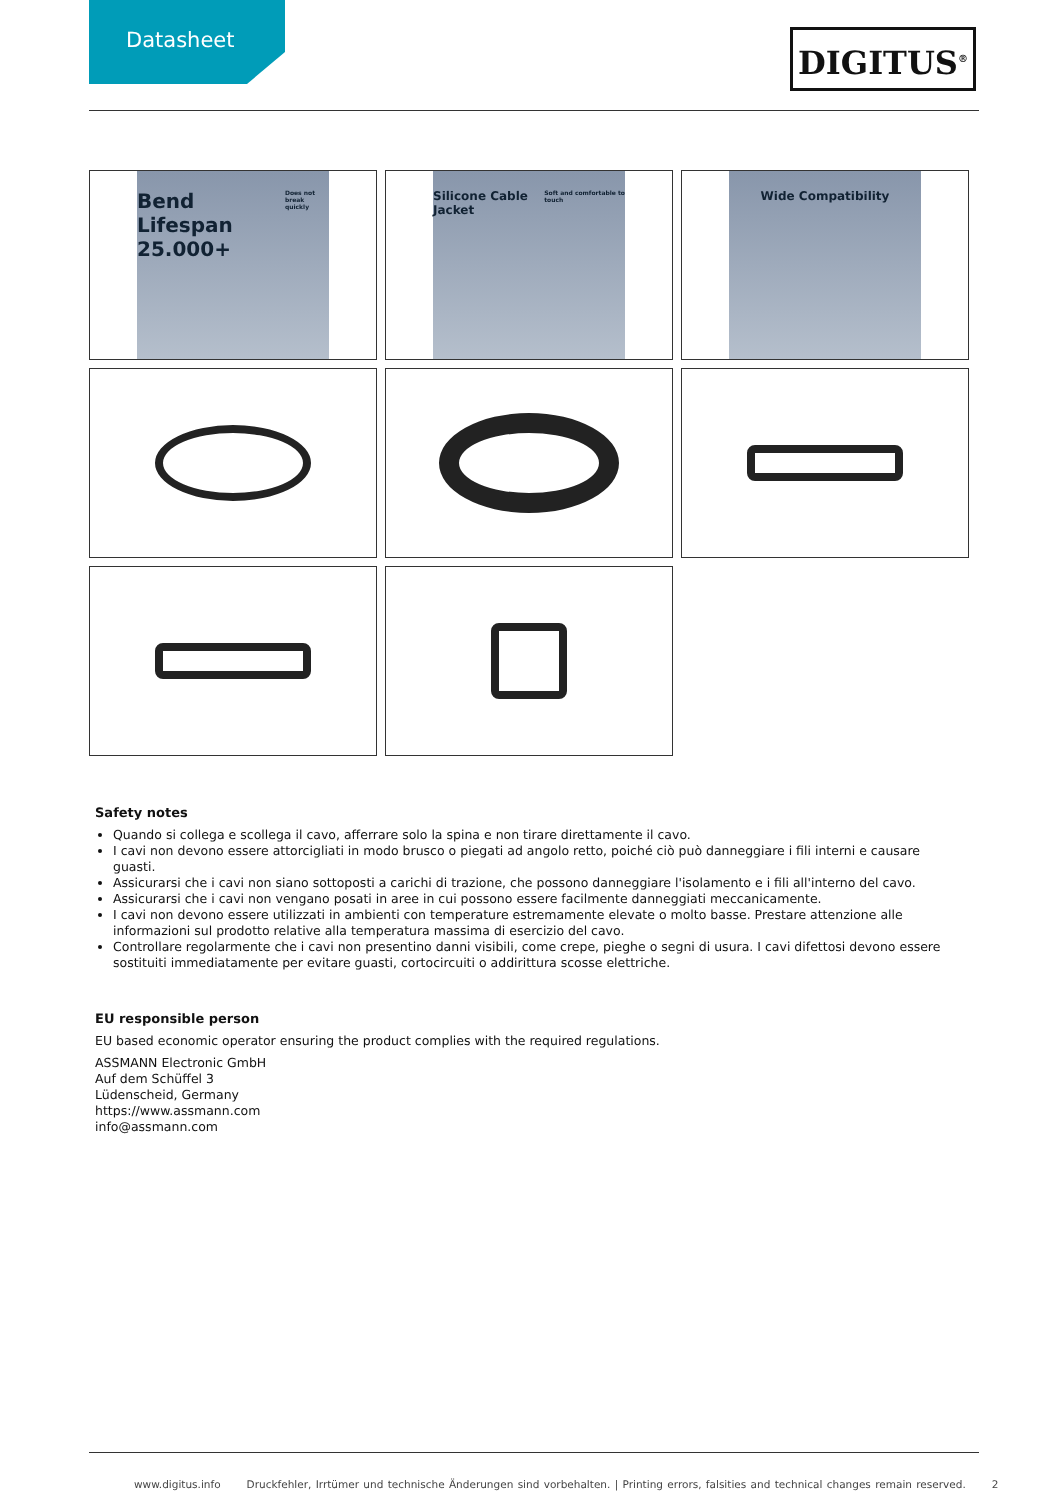Datasheet
DIGITUS<sup>®</sup>
Bend Lifespan 25.000+ Does not break quickly
Silicone Cable Jacket
Soft and comfortable to touch
Wide Compatibility
Safety notes
Quando si collega e scollega il cavo, afferrare solo la spina e non tirare direttamente il cavo.
I cavi non devono essere attorcigliati in modo brusco o piegati ad angolo retto, poiché ciò può danneggiare i fili interni e causare guasti.
Assicurarsi che i cavi non siano sottoposti a carichi di trazione, che possono danneggiare l'isolamento e i fili all'interno del cavo.
Assicurarsi che i cavi non vengano posati in aree in cui possono essere facilmente danneggiati meccanicamente.
I cavi non devono essere utilizzati in ambienti con temperature estremamente elevate o molto basse. Prestare attenzione alle informazioni sul prodotto relative alla temperatura massima di esercizio del cavo.
Controllare regolarmente che i cavi non presentino danni visibili, come crepe, pieghe o segni di usura. I cavi difettosi devono essere sostituiti immediatamente per evitare guasti, cortocircuiti o addirittura scosse elettriche.
EU responsible person
EU based economic operator ensuring the product complies with the required regulations.
ASSMANN Electronic GmbH
Auf dem Schüffel 3
Lüdenscheid, Germany
https://www.assmann.com
info@assmann.com
www.digitus.info Druckfehler, Irrtümer und technische Änderungen sind vorbehalten. | Printing errors, falsities and technical changes remain reserved. 2